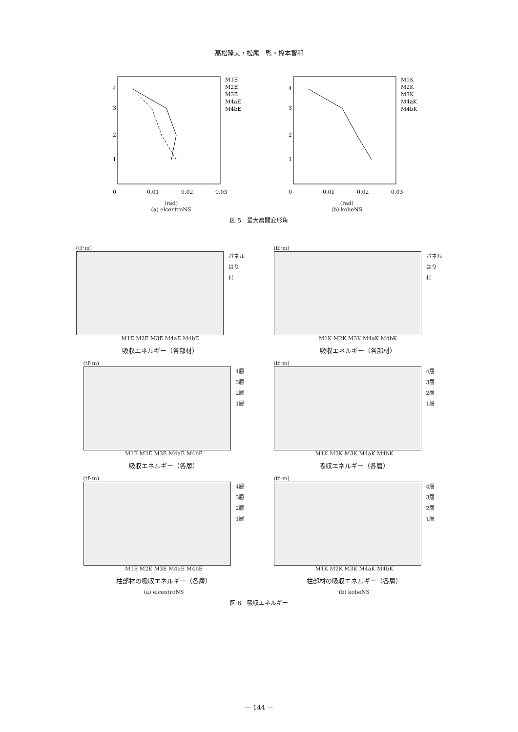高松隆夫・松尾　彰・橋本智和
4
3
2
1
0
0.01
0.02
0.03
M1E
M2E
M3E
M4aE
M4bE
(rad)
(a) elcentroNS
4
3
2
1
0
0.01
0.02
0.03
M1K
M2K
M3K
M4aK
M4bK
(rad)
(b) kobeNS
図 5　最大層間変形角
(tf･m)
パネル
はり
柱
M1E M2E M3E M4aE M4bE
吸収エネルギー（各部材）
(tf･m)
パネル
はり
柱
M1K M2K M3K M4aK M4bK
吸収エネルギー（各部材）
(tf･m)
4層
3層
2層
1層
M1E M2E M3E M4aE M4bE
吸収エネルギー（各層）
(tf･m)
4層
3層
2層
1層
M1K M2K M3K M4aK M4bK
吸収エネルギー（各層）
(tf･m)
4層
3層
2層
1層
M1E M2E M3E M4aE M4bE
柱部材の吸収エネルギー（各層）
(a) elcentroNS
(tf･m)
4層
3層
2層
1層
M1K M2K M3K M4aK M4bK
柱部材の吸収エネルギー（各層）
(b) kobeNS
図 6　吸収エネルギー
— 144 —